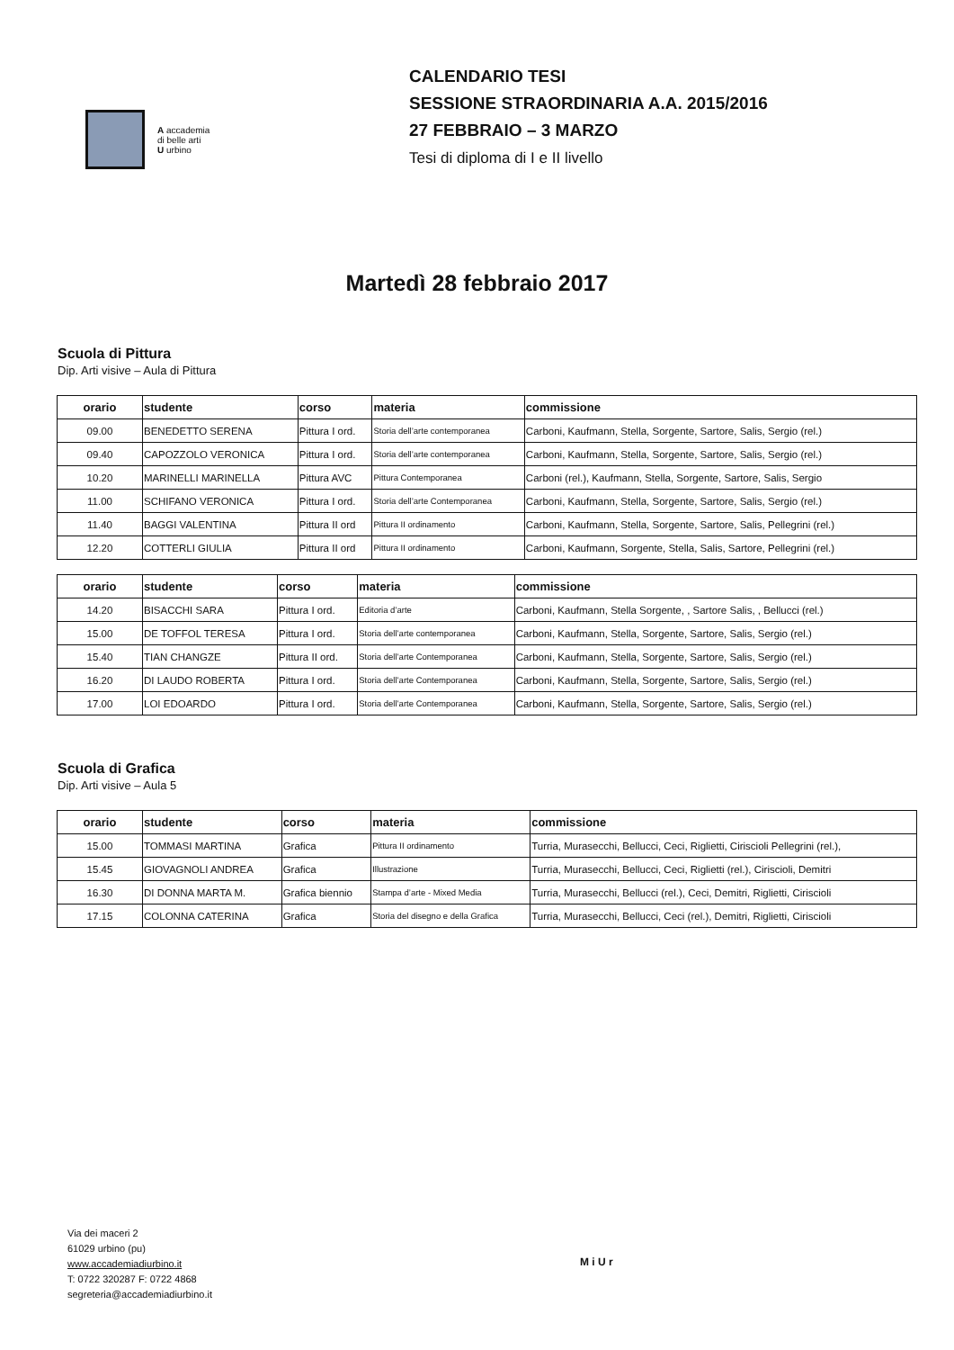A accademia
di belle arti
U urbino
CALENDARIO TESI
SESSIONE STRAORDINARIA A.A. 2015/2016
27 FEBBRAIO – 3 MARZO
Tesi di diploma di I e II livello
Martedì 28 febbraio 2017
Scuola di Pittura
Dip. Arti visive – Aula di Pittura
| orario | studente | corso | materia | commissione |
| --- | --- | --- | --- | --- |
| 09.00 | BENEDETTO SERENA | Pittura I ord. | Storia dell’arte contemporanea | Carboni, Kaufmann, Stella, Sorgente, Sartore, Salis, Sergio (rel.) |
| 09.40 | CAPOZZOLO VERONICA | Pittura I ord. | Storia dell’arte contemporanea | Carboni, Kaufmann, Stella, Sorgente, Sartore, Salis, Sergio (rel.) |
| 10.20 | MARINELLI MARINELLA | Pittura AVC | Pittura Contemporanea | Carboni (rel.), Kaufmann, Stella, Sorgente, Sartore, Salis, Sergio |
| 11.00 | SCHIFANO VERONICA | Pittura I ord. | Storia dell’arte Contemporanea | Carboni, Kaufmann, Stella, Sorgente, Sartore, Salis, Sergio (rel.) |
| 11.40 | BAGGI VALENTINA | Pittura II ord | Pittura II ordinamento | Carboni, Kaufmann, Stella, Sorgente, Sartore, Salis, Pellegrini (rel.) |
| 12.20 | COTTERLI GIULIA | Pittura II ord | Pittura II ordinamento | Carboni, Kaufmann, Sorgente, Stella, Salis, Sartore, Pellegrini (rel.) |
| orario | studente | corso | materia | commissione |
| --- | --- | --- | --- | --- |
| 14.20 | BISACCHI SARA | Pittura I ord. | Editoria d’arte | Carboni, Kaufmann, Stella Sorgente, , Sartore Salis, , Bellucci (rel.) |
| 15.00 | DE TOFFOL TERESA | Pittura I ord. | Storia dell’arte contemporanea | Carboni, Kaufmann, Stella, Sorgente, Sartore, Salis, Sergio (rel.) |
| 15.40 | TIAN CHANGZE | Pittura II ord. | Storia dell’arte Contemporanea | Carboni, Kaufmann, Stella, Sorgente, Sartore, Salis, Sergio (rel.) |
| 16.20 | DI LAUDO ROBERTA | Pittura I ord. | Storia dell’arte Contemporanea | Carboni, Kaufmann, Stella, Sorgente, Sartore, Salis, Sergio (rel.) |
| 17.00 | LOI EDOARDO | Pittura I ord. | Storia dell’arte Contemporanea | Carboni, Kaufmann, Stella, Sorgente, Sartore, Salis, Sergio (rel.) |
Scuola di Grafica
Dip. Arti visive – Aula 5
| orario | studente | corso | materia | commissione |
| --- | --- | --- | --- | --- |
| 15.00 | TOMMASI MARTINA | Grafica | Pittura II ordinamento | Turria, Murasecchi, Bellucci, Ceci, Riglietti, Ciriscioli Pellegrini (rel.), |
| 15.45 | GIOVAGNOLI ANDREA | Grafica | Illustrazione | Turria, Murasecchi, Bellucci, Ceci, Riglietti (rel.), Ciriscioli, Demitri |
| 16.30 | DI DONNA MARTA M. | Grafica biennio | Stampa d’arte - Mixed Media | Turria, Murasecchi, Bellucci (rel.), Ceci, Demitri, Riglietti, Ciriscioli |
| 17.15 | COLONNA CATERINA | Grafica | Storia del disegno e della Grafica | Turria, Murasecchi, Bellucci, Ceci (rel.), Demitri, Riglietti, Ciriscioli |
Via dei maceri 2
61029 urbino (pu)
www.accademiadiurbino.it
T: 0722 320287 F: 0722 4868
segreteria@accademiadiurbino.it
M i U r